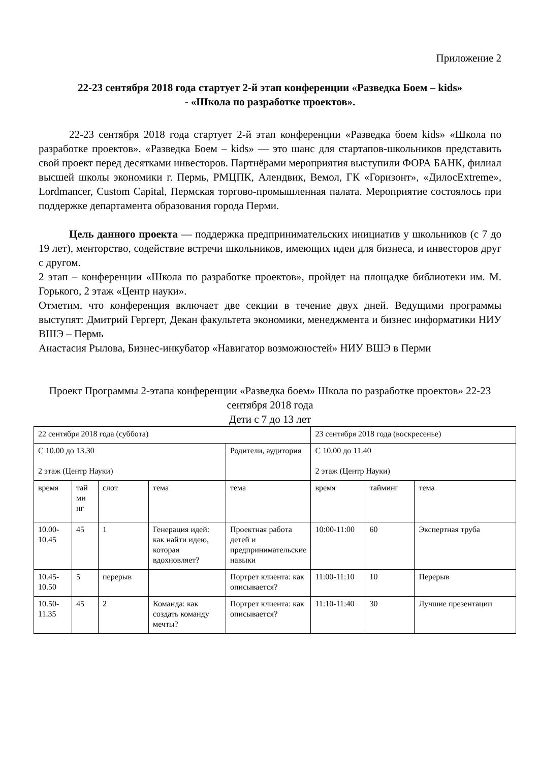Приложение 2
22-23 сентября 2018 года стартует 2-й этап конференции «Разведка Боем – kids»
- «Школа по разработке проектов».
22-23 сентября 2018 года стартует 2-й этап конференции «Разведка боем kids» «Школа по разработке проектов». «Разведка Боем – kids» — это шанс для стартапов-школьников представить свой проект перед десятками инвесторов. Партнёрами мероприятия выступили ФОРА БАНК, филиал высшей школы экономики г. Пермь, РМЦПК, Алендвик, Вемол, ГК «Горизонт», «ДилосExtreme», Lordmancer, Custom Capital, Пермская торгово-промышленная палата. Мероприятие состоялось при поддержке департамента образования города Перми.
Цель данного проекта — поддержка предпринимательских инициатив у школьников (с 7 до 19 лет), менторство, содействие встречи школьников, имеющих идеи для бизнеса, и инвесторов друг с другом.
2 этап – конференции «Школа по разработке проектов», пройдет на площадке библиотеки им. М. Горького, 2 этаж «Центр науки».
Отметим, что конференция включает две секции в течение двух дней. Ведущими программы выступят: Дмитрий Гергерт, Декан факультета экономики, менеджмента и бизнес информатики НИУ ВШЭ – Пермь
Анастасия Рылова, Бизнес-инкубатор «Навигатор возможностей» НИУ ВШЭ в Перми
Проект Программы 2-этапа конференции «Разведка боем» Школа по разработке проектов» 22-23 сентября 2018 года
Дети с 7 до 13 лет
| 22 сентября 2018 года (суббота) | | | | | 23 сентября 2018 года (воскресенье) | | |
| С 10.00 до 13.30 2 этаж (Центр Науки) | | | | Родители, аудитория | С 10.00 до 11.40 2 этаж (Центр Науки) | | |
| время | тай ми нг | слот | тема | тема | время | тайминг | тема |
| 10.00-10.45 | 45 | 1 | Генерация идей: как найти идею, которая вдохновляет? | Проектная работа детей и предпринимательские навыки | 10:00-11:00 | 60 | Экспертная труба |
| 10.45-10.50 | 5 | перерыв | | Портрет клиента: как описывается? | 11:00-11:10 | 10 | Перерыв |
| 10.50-11.35 | 45 | 2 | Команда: как создать команду мечты? | Портрет клиента: как описывается? | 11:10-11:40 | 30 | Лучшие презентации |